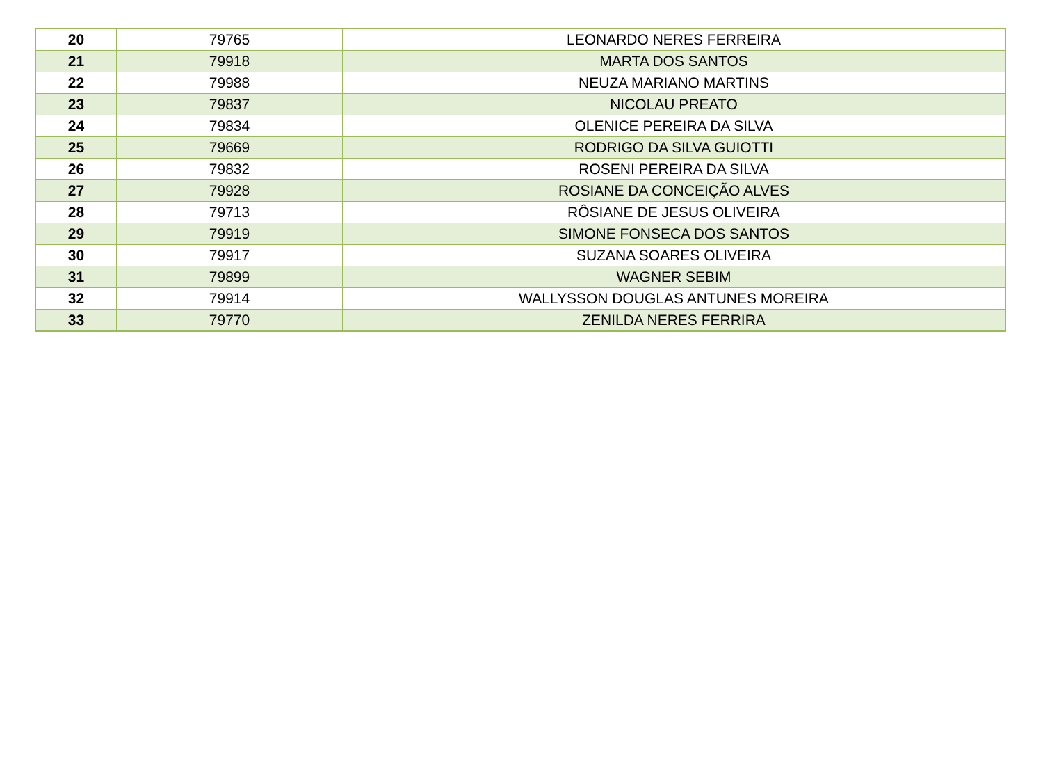| 20 | 79765 | LEONARDO NERES FERREIRA |
| 21 | 79918 | MARTA DOS SANTOS |
| 22 | 79988 | NEUZA MARIANO MARTINS |
| 23 | 79837 | NICOLAU PREATO |
| 24 | 79834 | OLENICE PEREIRA DA SILVA |
| 25 | 79669 | RODRIGO DA SILVA GUIOTTI |
| 26 | 79832 | ROSENI PEREIRA DA SILVA |
| 27 | 79928 | ROSIANE DA CONCEIÇÃO ALVES |
| 28 | 79713 | RÔSIANE DE JESUS OLIVEIRA |
| 29 | 79919 | SIMONE FONSECA DOS SANTOS |
| 30 | 79917 | SUZANA SOARES OLIVEIRA |
| 31 | 79899 | WAGNER SEBIM |
| 32 | 79914 | WALLYSSON DOUGLAS ANTUNES MOREIRA |
| 33 | 79770 | ZENILDA NERES FERRIRA |